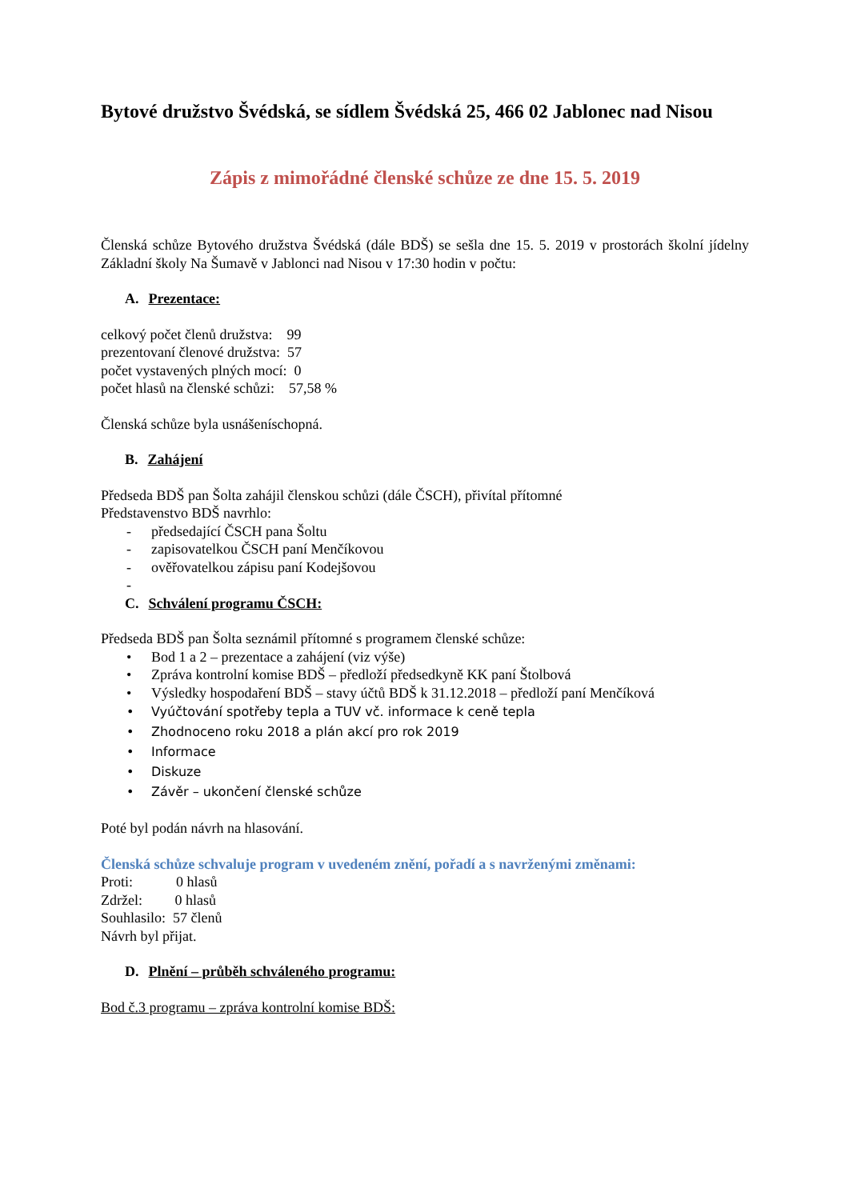Bytové družstvo Švédská, se sídlem Švédská 25, 466 02 Jablonec nad Nisou
Zápis z mimořádné členské schůze ze dne 15. 5. 2019
Členská schůze Bytového družstva Švédská (dále BDŠ) se sešla dne 15. 5. 2019 v prostorách školní jídelny Základní školy Na Šumavě v Jablonci nad Nisou v 17:30 hodin v počtu:
A. Prezentace:
celkový počet členů družstva: 99
prezentovaní členové družstva: 57
počet vystavených plných mocí: 0
počet hlasů na členské schůzi: 57,58 %
Členská schůze byla usnášeníschopná.
B. Zahájení
Předseda BDŠ pan Šolta zahájil členskou schůzi (dále ČSCH), přivítal přítomné
Představenstvo BDŠ navrhlo:
- předsedající ČSCH pana Šoltu
- zapisovatelkou ČSCH paní Menčíkovou
- ověřovatelkou zápisu paní Kodejšovou
-
C. Schválení programu ČSCH:
Předseda BDŠ pan Šolta seznámil přítomné s programem členské schůze:
• Bod 1 a 2 – prezentace a zahájení (viz výše)
• Zpráva kontrolní komise BDŠ – předloží předsedkyně KK paní Štolbová
• Výsledky hospodaření BDŠ – stavy účtů BDŠ k 31.12.2018 – předloží paní Menčíková
• Vyúčtování spotřeby tepla a TUV vč. informace k ceně tepla
• Zhodnoceno roku 2018 a plán akcí pro rok 2019
• Informace
• Diskuze
• Závěr – ukončení členské schůze
Poté byl podán návrh na hlasování.
Členská schůze schvaluje program v uvedeném znění, pořadí a s navrženými změnami:
Proti: 0 hlasů
Zdržel: 0 hlasů
Souhlasilo: 57 členů
Návrh byl přijat.
D. Plnění – průběh schváleného programu:
Bod č.3 programu – zpráva kontrolní komise BDŠ: